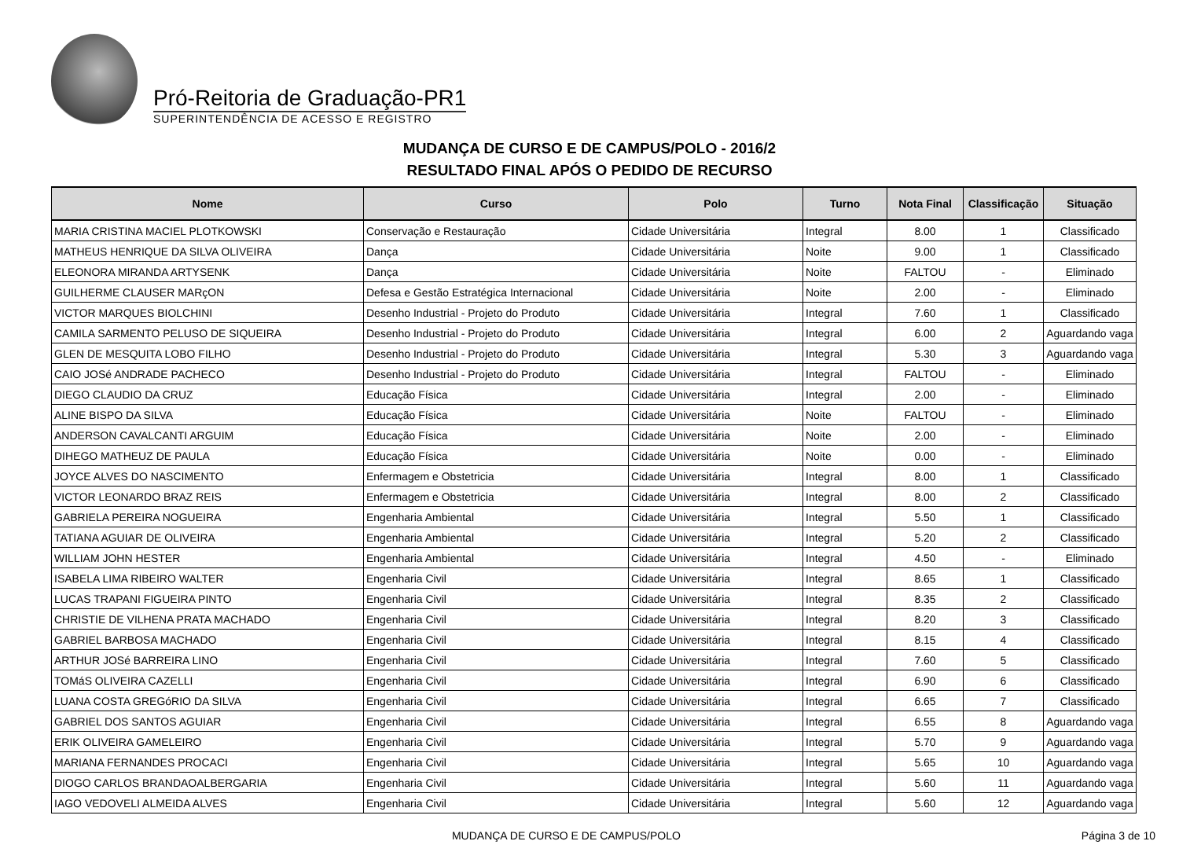Pró-Reitoria de Graduação-PR1
SUPERINTENDÊNCIA DE ACESSO E REGISTRO
MUDANÇA DE CURSO E DE CAMPUS/POLO - 2016/2
RESULTADO FINAL APÓS O PEDIDO DE RECURSO
| Nome | Curso | Polo | Turno | Nota Final | Classificação | Situação |
| --- | --- | --- | --- | --- | --- | --- |
| MARIA CRISTINA MACIEL PLOTKOWSKI | Conservação e Restauração | Cidade Universitária | Integral | 8.00 | 1 | Classificado |
| MATHEUS HENRIQUE DA SILVA OLIVEIRA | Dança | Cidade Universitária | Noite | 9.00 | 1 | Classificado |
| ELEONORA MIRANDA ARTYSENK | Dança | Cidade Universitária | Noite | FALTOU | - | Eliminado |
| GUILHERME CLAUSER MARçON | Defesa e Gestão Estratégica Internacional | Cidade Universitária | Noite | 2.00 | - | Eliminado |
| VICTOR MARQUES BIOLCHINI | Desenho Industrial - Projeto do Produto | Cidade Universitária | Integral | 7.60 | 1 | Classificado |
| CAMILA SARMENTO PELUSO DE SIQUEIRA | Desenho Industrial - Projeto do Produto | Cidade Universitária | Integral | 6.00 | 2 | Aguardando vaga |
| GLEN DE MESQUITA LOBO FILHO | Desenho Industrial - Projeto do Produto | Cidade Universitária | Integral | 5.30 | 3 | Aguardando vaga |
| CAIO JOSé ANDRADE PACHECO | Desenho Industrial - Projeto do Produto | Cidade Universitária | Integral | FALTOU | - | Eliminado |
| DIEGO CLAUDIO DA CRUZ | Educação Física | Cidade Universitária | Integral | 2.00 | - | Eliminado |
| ALINE BISPO DA SILVA | Educação Física | Cidade Universitária | Noite | FALTOU | - | Eliminado |
| ANDERSON CAVALCANTI ARGUIM | Educação Física | Cidade Universitária | Noite | 2.00 | - | Eliminado |
| DIHEGO MATHEUZ DE PAULA | Educação Física | Cidade Universitária | Noite | 0.00 | - | Eliminado |
| JOYCE ALVES DO NASCIMENTO | Enfermagem e Obstetricia | Cidade Universitária | Integral | 8.00 | 1 | Classificado |
| VICTOR LEONARDO BRAZ REIS | Enfermagem e Obstetricia | Cidade Universitária | Integral | 8.00 | 2 | Classificado |
| GABRIELA PEREIRA NOGUEIRA | Engenharia Ambiental | Cidade Universitária | Integral | 5.50 | 1 | Classificado |
| TATIANA AGUIAR DE OLIVEIRA | Engenharia Ambiental | Cidade Universitária | Integral | 5.20 | 2 | Classificado |
| WILLIAM JOHN HESTER | Engenharia Ambiental | Cidade Universitária | Integral | 4.50 | - | Eliminado |
| ISABELA LIMA RIBEIRO WALTER | Engenharia Civil | Cidade Universitária | Integral | 8.65 | 1 | Classificado |
| LUCAS TRAPANI FIGUEIRA PINTO | Engenharia Civil | Cidade Universitária | Integral | 8.35 | 2 | Classificado |
| CHRISTIE DE VILHENA PRATA MACHADO | Engenharia Civil | Cidade Universitária | Integral | 8.20 | 3 | Classificado |
| GABRIEL BARBOSA MACHADO | Engenharia Civil | Cidade Universitária | Integral | 8.15 | 4 | Classificado |
| ARTHUR JOSé BARREIRA LINO | Engenharia Civil | Cidade Universitária | Integral | 7.60 | 5 | Classificado |
| TOMáS OLIVEIRA CAZELLI | Engenharia Civil | Cidade Universitária | Integral | 6.90 | 6 | Classificado |
| LUANA COSTA GREGóRIO DA SILVA | Engenharia Civil | Cidade Universitária | Integral | 6.65 | 7 | Classificado |
| GABRIEL DOS SANTOS AGUIAR | Engenharia Civil | Cidade Universitária | Integral | 6.55 | 8 | Aguardando vaga |
| ERIK OLIVEIRA GAMELEIRO | Engenharia Civil | Cidade Universitária | Integral | 5.70 | 9 | Aguardando vaga |
| MARIANA FERNANDES PROCACI | Engenharia Civil | Cidade Universitária | Integral | 5.65 | 10 | Aguardando vaga |
| DIOGO CARLOS BRANDAOALBERGARIA | Engenharia Civil | Cidade Universitária | Integral | 5.60 | 11 | Aguardando vaga |
| IAGO VEDOVELI ALMEIDA ALVES | Engenharia Civil | Cidade Universitária | Integral | 5.60 | 12 | Aguardando vaga |
MUDANÇA DE CURSO E DE CAMPUS/POLO
Página 3 de 10